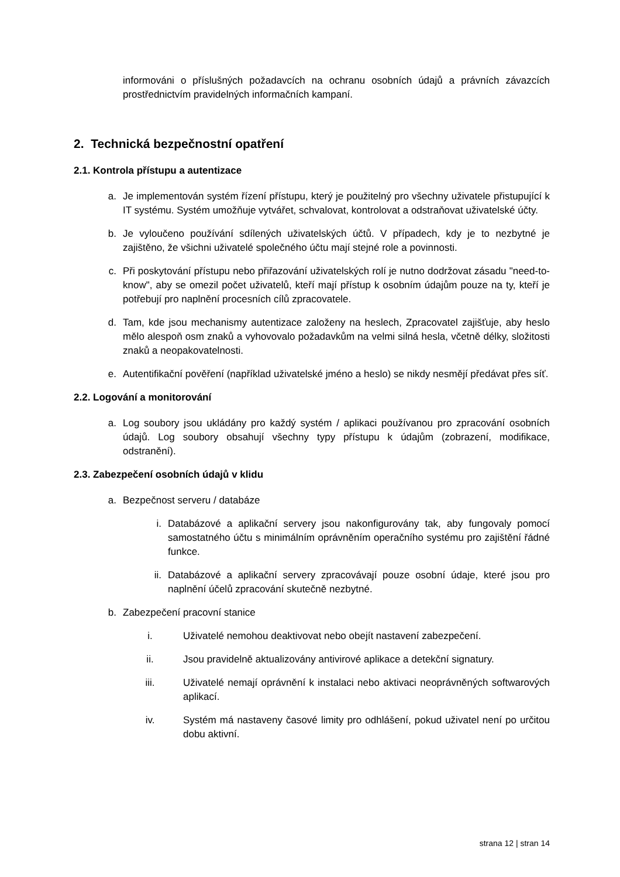informováni o příslušných požadavcích na ochranu osobních údajů a právních závazcích prostřednictvím pravidelných informačních kampaní.
2. Technická bezpečnostní opatření
2.1. Kontrola přístupu a autentizace
a. Je implementován systém řízení přístupu, který je použitelný pro všechny uživatele přistupující k IT systému. Systém umožňuje vytvářet, schvalovat, kontrolovat a odstraňovat uživatelské účty.
b. Je vyloučeno používání sdílených uživatelských účtů. V případech, kdy je to nezbytné je zajištěno, že všichni uživatelé společného účtu mají stejné role a povinnosti.
c. Při poskytování přístupu nebo přiřazování uživatelských rolí je nutno dodržovat zásadu "need-to-know", aby se omezil počet uživatelů, kteří mají přístup k osobním údajům pouze na ty, kteří je potřebují pro naplnění procesních cílů zpracovatele.
d. Tam, kde jsou mechanismy autentizace založeny na heslech, Zpracovatel zajišťuje, aby heslo mělo alespoň osm znaků a vyhovovalo požadavkům na velmi silná hesla, včetně délky, složitosti znaků a neopakovatelnosti.
e. Autentifikační pověření (například uživatelské jméno a heslo) se nikdy nesmějí předávat přes síť.
2.2. Logování a monitorování
a. Log soubory jsou ukládány pro každý systém / aplikaci používanou pro zpracování osobních údajů. Log soubory obsahují všechny typy přístupu k údajům (zobrazení, modifikace, odstranění).
2.3. Zabezpečení osobních údajů v klidu
a. Bezpečnost serveru / databáze
i. Databázové a aplikační servery jsou nakonfigurovány tak, aby fungovaly pomocí samostatného účtu s minimálním oprávněním operačního systému pro zajištění řádné funkce.
ii. Databázové a aplikační servery zpracovávají pouze osobní údaje, které jsou pro naplnění účelů zpracování skutečně nezbytné.
b. Zabezpečení pracovní stanice
i. Uživatelé nemohou deaktivovat nebo obejít nastavení zabezpečení.
ii. Jsou pravidelně aktualizovány antivirové aplikace a detekční signatury.
iii. Uživatelé nemají oprávnění k instalaci nebo aktivaci neoprávněných softwarových aplikací.
iv. Systém má nastaveny časové limity pro odhlášení, pokud uživatel není po určitou dobu aktivní.
strana 12 | stran 14